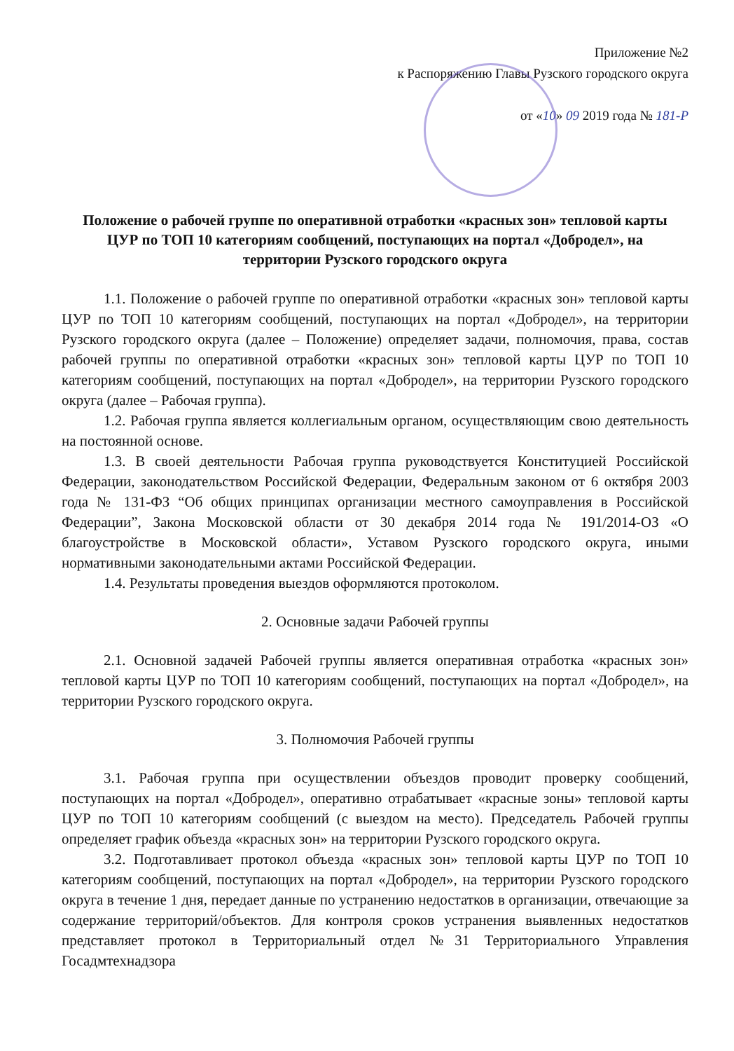Приложение №2
к Распоряжению Главы Рузского городского округа
от «10» 09 2019 года № 181-Р
Положение о рабочей группе по оперативной отработки «красных зон» тепловой карты ЦУР по ТОП 10 категориям сообщений, поступающих на портал «Добродел», на территории Рузского городского округа
1.1. Положение о рабочей группе по оперативной отработки «красных зон» тепловой карты ЦУР по ТОП 10 категориям сообщений, поступающих на портал «Добродел», на территории Рузского городского округа (далее – Положение) определяет задачи, полномочия, права, состав рабочей группы по оперативной отработки «красных зон» тепловой карты ЦУР по ТОП 10 категориям сообщений, поступающих на портал «Добродел», на территории Рузского городского округа (далее – Рабочая группа).
1.2. Рабочая группа является коллегиальным органом, осуществляющим свою деятельность на постоянной основе.
1.3. В своей деятельности Рабочая группа руководствуется Конституцией Российской Федерации, законодательством Российской Федерации, Федеральным законом от 6 октября 2003 года № 131-ФЗ “Об общих принципах организации местного самоуправления в Российской Федерации”, Закона Московской области от 30 декабря 2014 года № 191/2014-ОЗ «О благоустройстве в Московской области», Уставом Рузского городского округа, иными нормативными законодательными актами Российской Федерации.
1.4. Результаты проведения выездов оформляются протоколом.
2. Основные задачи Рабочей группы
2.1. Основной задачей Рабочей группы является оперативная отработка «красных зон» тепловой карты ЦУР по ТОП 10 категориям сообщений, поступающих на портал «Добродел», на территории Рузского городского округа.
3. Полномочия Рабочей группы
3.1. Рабочая группа при осуществлении объездов проводит проверку сообщений, поступающих на портал «Добродел», оперативно отрабатывает «красные зоны» тепловой карты ЦУР по ТОП 10 категориям сообщений (с выездом на место). Председатель Рабочей группы определяет график объезда «красных зон» на территории Рузского городского округа.
3.2. Подготавливает протокол объезда «красных зон» тепловой карты ЦУР по ТОП 10 категориям сообщений, поступающих на портал «Добродел», на территории Рузского городского округа в течение 1 дня, передает данные по устранению недостатков в организации, отвечающие за содержание территорий/объектов. Для контроля сроков устранения выявленных недостатков представляет протокол в Территориальный отдел №31 Территориального Управления Госадмтехнадзора